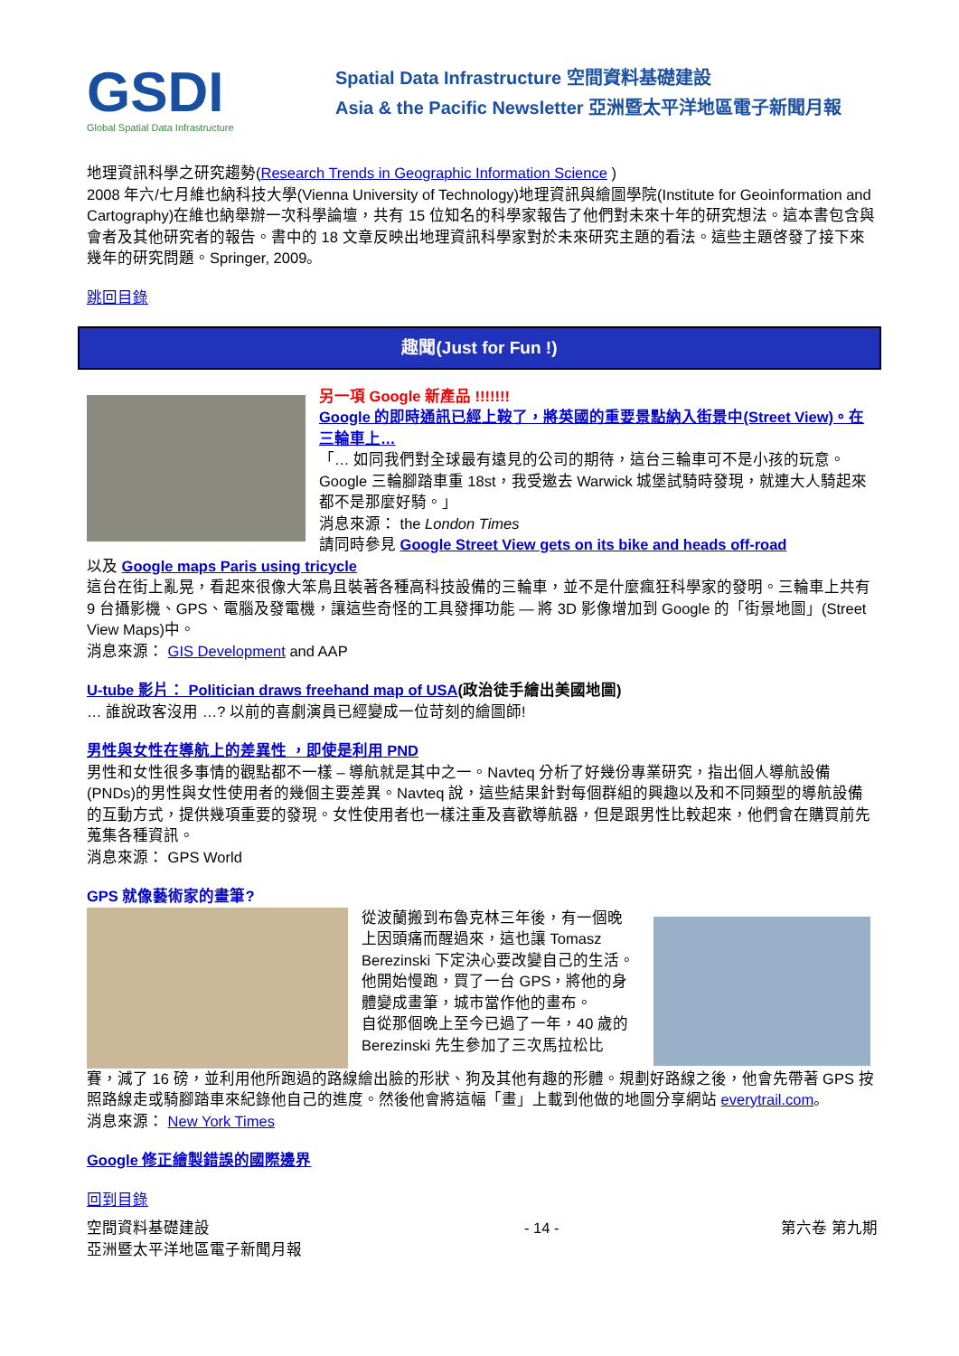GSDI
Global Spatial Data Infrastructure
Spatial Data Infrastructure 空間資料基礎建設
Asia & the Pacific Newsletter 亞洲暨太平洋地區電子新聞月報
地理資訊科學之研究趨勢(Research Trends in Geographic Information Science )
2008 年六/七月維也納科技大學(Vienna University of Technology)地理資訊與繪圖學院(Institute for Geoinformation and Cartography)在維也納舉辦一次科學論壇，共有 15 位知名的科學家報告了他們對未來十年的研究想法。這本書包含與會者及其他研究者的報告。書中的 18 文章反映出地理資訊科學家對於未來研究主題的看法。這些主題啓發了接下來幾年的研究問題。Springer, 2009。
跳回目錄
趣聞(Just for Fun !)
另一項 Google 新產品 !!!!!!!
Google 的即時通訊已經上鞍了，將英國的重要景點納入街景中(Street View)。在三輪車上…
「… 如同我們對全球最有遠見的公司的期待，這台三輪車可不是小孩的玩意。Google 三輪腳踏車重 18st，我受邀去 Warwick 城堡試騎時發現，就連大人騎起來都不是那麼好騎。」
消息來源： the London Times
請同時參見 Google Street View gets on its bike and heads off-road
以及 Google maps Paris using tricycle
這台在街上亂晃，看起來很像大笨鳥且裝著各種高科技設備的三輪車，並不是什麼瘋狂科學家的發明。三輪車上共有 9 台攝影機、GPS、電腦及發電機，讓這些奇怪的工具發揮功能 — 將 3D 影像增加到 Google 的「街景地圖」(Street View Maps)中。
消息來源： GIS Development and AAP
U-tube 影片： Politician draws freehand map of USA(政治徒手繪出美國地圖)
… 誰說政客沒用 …? 以前的喜劇演員已經變成一位苛刻的繪圖師!
男性與女性在導航上的差異性 ，即使是利用 PND
男性和女性很多事情的觀點都不一樣 – 導航就是其中之一。Navteq 分析了好幾份專業研究，指出個人導航設備(PNDs)的男性與女性使用者的幾個主要差異。Navteq 說，這些結果針對每個群組的興趣以及和不同類型的導航設備的互動方式，提供幾項重要的發現。女性使用者也一樣注重及喜歡導航器，但是跟男性比較起來，他們會在購買前先蒐集各種資訊。
消息來源： GPS World
GPS 就像藝術家的畫筆?
從波蘭搬到布魯克林三年後，有一個晚上因頭痛而醒過來，這也讓 Tomasz Berezinski 下定決心要改變自己的生活。他開始慢跑，買了一台 GPS，將他的身體變成畫筆，城市當作他的畫布。
自從那個晚上至今已過了一年，40 歲的 Berezinski 先生參加了三次馬拉松比
賽，減了 16 磅，並利用他所跑過的路線繪出臉的形狀、狗及其他有趣的形體。規劃好路線之後，他會先帶著 GPS 按照路線走或騎腳踏車來紀錄他自己的進度。然後他會將這幅「畫」上載到他做的地圖分享網站 everytrail.com。
消息來源： New York Times
Google 修正繪製錯誤的國際邊界
回到目錄
空間資料基礎建設
亞洲暨太平洋地區電子新聞月報 - 14 - 第六卷 第九期